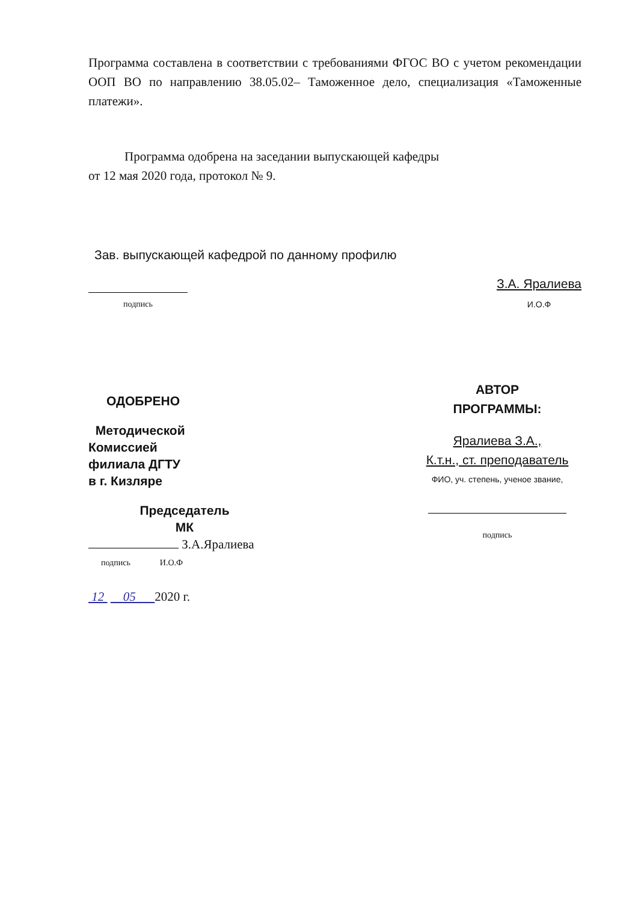Программа составлена в соответствии с требованиями ФГОС ВО с учетом рекомендации ООП ВО по направлению 38.05.02– Таможенное дело, специализация «Таможенные платежи».
Программа одобрена на заседании выпускающей кафедры
от 12 мая 2020 года, протокол № 9.
Зав. выпускающей кафедрой по данному профилю
подпись
З.А. Яралиева
И.О.Ф
ОДОБРЕНО
Методической
Комиссией
филиала ДГТУ
в г. Кизляре
Председатель
МК
З.А.Яралиева
подпись И.О.Ф
12 05 2020 г.
АВТОР
ПРОГРАММЫ:
Яралиева З.А.,
К.т.н., ст. преподаватель
ФИО, уч. степень, ученое звание,
подпись